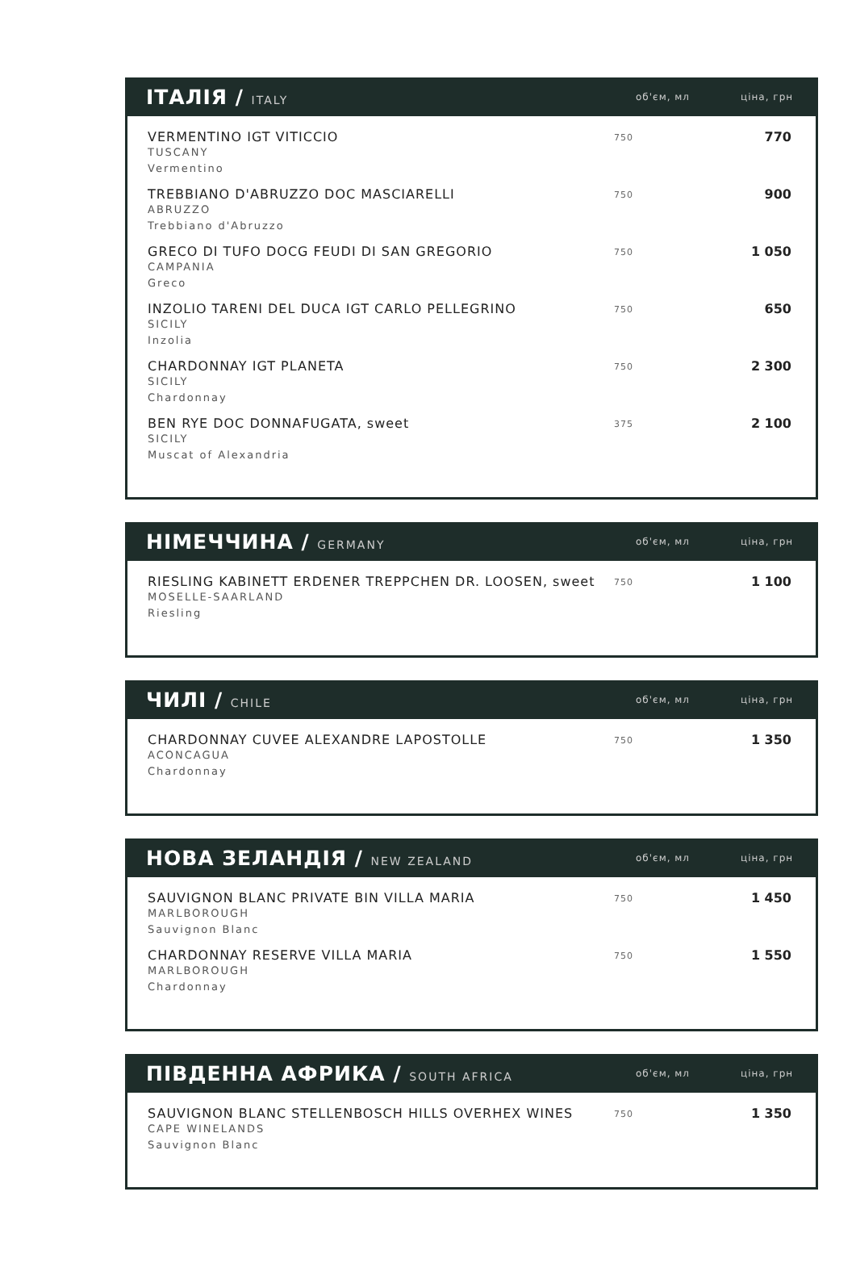ІТАЛІЯ / ITALY
об'єм, мл
ціна, грн
| VERMENTINO IGT VITICCIO TUSCANY Vermentino | 750 | 770 |
| TREBBIANO D'ABRUZZO DOC MASCIARELLI ABRUZZO Trebbiano d'Abruzzo | 750 | 900 |
| GRECO DI TUFO DOCG FEUDI DI SAN GREGORIO CAMPANIA Greco | 750 | 1 050 |
| INZOLIO TARENI DEL DUCA IGT CARLO PELLEGRINO SICILY Inzolia | 750 | 650 |
| CHARDONNAY IGT PLANETA SICILY Chardonnay | 750 | 2 300 |
| BEN RYE DOC DONNAFUGATA, sweet SICILY Muscat of Alexandria | 375 | 2 100 |
НІМЕЧЧИНА / GERMANY
об'єм, мл
ціна, грн
| RIESLING KABINETT ERDENER TREPPCHEN DR. LOOSEN, sweet MOSELLE-SAARLAND Riesling | 750 | 1 100 |
ЧИЛІ / CHILE
об'єм, мл
ціна, грн
| CHARDONNAY CUVEE ALEXANDRE LAPOSTOLLE ACONCAGUA Chardonnay | 750 | 1 350 |
НОВА ЗЕЛАНДІЯ / NEW ZEALAND
об'єм, мл
ціна, грн
| SAUVIGNON BLANC PRIVATE BIN VILLA MARIA MARLBOROUGH Sauvignon Blanc | 750 | 1 450 |
| CHARDONNAY RESERVE VILLA MARIA MARLBOROUGH Chardonnay | 750 | 1 550 |
ПІВДЕННА АФРИКА / SOUTH AFRICA
об'єм, мл
ціна, грн
| SAUVIGNON BLANC STELLENBOSCH HILLS OVERHEX WINES CAPE WINELANDS Sauvignon Blanc | 750 | 1 350 |